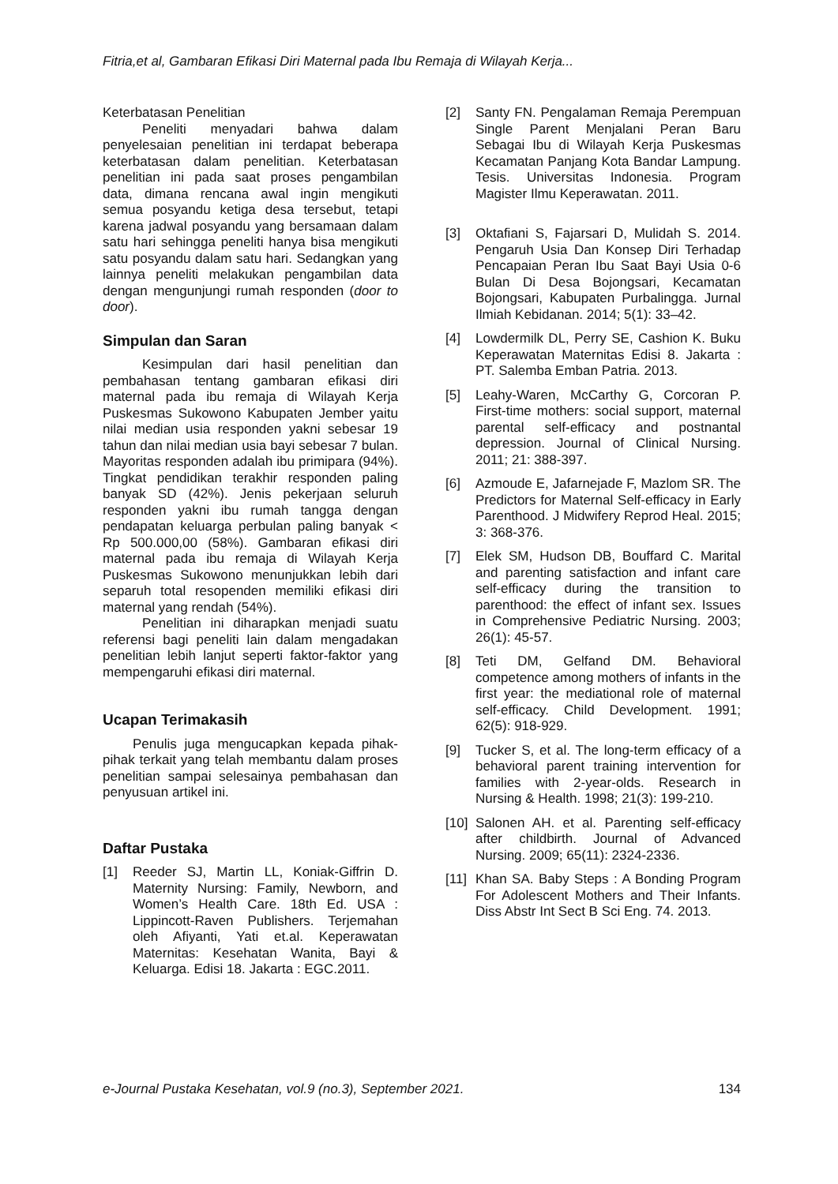Fitria,et al, Gambaran Efikasi Diri Maternal pada Ibu Remaja di Wilayah Kerja...
Keterbatasan Penelitian
Peneliti menyadari bahwa dalam penyelesaian penelitian ini terdapat beberapa keterbatasan dalam penelitian. Keterbatasan penelitian ini pada saat proses pengambilan data, dimana rencana awal ingin mengikuti semua posyandu ketiga desa tersebut, tetapi karena jadwal posyandu yang bersamaan dalam satu hari sehingga peneliti hanya bisa mengikuti satu posyandu dalam satu hari. Sedangkan yang lainnya peneliti melakukan pengambilan data dengan mengunjungi rumah responden (door to door).
Simpulan dan Saran
Kesimpulan dari hasil penelitian dan pembahasan tentang gambaran efikasi diri maternal pada ibu remaja di Wilayah Kerja Puskesmas Sukowono Kabupaten Jember yaitu nilai median usia responden yakni sebesar 19 tahun dan nilai median usia bayi sebesar 7 bulan. Mayoritas responden adalah ibu primipara (94%). Tingkat pendidikan terakhir responden paling banyak SD (42%). Jenis pekerjaan seluruh responden yakni ibu rumah tangga dengan pendapatan keluarga perbulan paling banyak < Rp 500.000,00 (58%). Gambaran efikasi diri maternal pada ibu remaja di Wilayah Kerja Puskesmas Sukowono menunjukkan lebih dari separuh total resopenden memiliki efikasi diri maternal yang rendah (54%).
Penelitian ini diharapkan menjadi suatu referensi bagi peneliti lain dalam mengadakan penelitian lebih lanjut seperti faktor-faktor yang mempengaruhi efikasi diri maternal.
Ucapan Terimakasih
Penulis juga mengucapkan kepada pihak-pihak terkait yang telah membantu dalam proses penelitian sampai selesainya pembahasan dan penyusuan artikel ini.
Daftar Pustaka
[1] Reeder SJ, Martin LL, Koniak-Giffrin D. Maternity Nursing: Family, Newborn, and Women’s Health Care. 18th Ed. USA : Lippincott-Raven Publishers. Terjemahan oleh Afiyanti, Yati et.al. Keperawatan Maternitas: Kesehatan Wanita, Bayi & Keluarga. Edisi 18. Jakarta : EGC.2011.
[2] Santy FN. Pengalaman Remaja Perempuan Single Parent Menjalani Peran Baru Sebagai Ibu di Wilayah Kerja Puskesmas Kecamatan Panjang Kota Bandar Lampung. Tesis. Universitas Indonesia. Program Magister Ilmu Keperawatan. 2011.
[3] Oktafiani S, Fajarsari D, Mulidah S. 2014. Pengaruh Usia Dan Konsep Diri Terhadap Pencapaian Peran Ibu Saat Bayi Usia 0-6 Bulan Di Desa Bojongsari, Kecamatan Bojongsari, Kabupaten Purbalingga. Jurnal Ilmiah Kebidanan. 2014; 5(1): 33–42.
[4] Lowdermilk DL, Perry SE, Cashion K. Buku Keperawatan Maternitas Edisi 8. Jakarta : PT. Salemba Emban Patria. 2013.
[5] Leahy-Waren, McCarthy G, Corcoran P. First-time mothers: social support, maternal parental self-efficacy and postnantal depression. Journal of Clinical Nursing. 2011; 21: 388-397.
[6] Azmoude E, Jafarnejade F, Mazlom SR. The Predictors for Maternal Self-efficacy in Early Parenthood. J Midwifery Reprod Heal. 2015; 3: 368-376.
[7] Elek SM, Hudson DB, Bouffard C. Marital and parenting satisfaction and infant care self-efficacy during the transition to parenthood: the effect of infant sex. Issues in Comprehensive Pediatric Nursing. 2003; 26(1): 45-57.
[8] Teti DM, Gelfand DM. Behavioral competence among mothers of infants in the first year: the mediational role of maternal self-efficacy. Child Development. 1991; 62(5): 918-929.
[9] Tucker S, et al. The long-term efficacy of a behavioral parent training intervention for families with 2-year-olds. Research in Nursing & Health. 1998; 21(3): 199-210.
[10] Salonen AH. et al. Parenting self-efficacy after childbirth. Journal of Advanced Nursing. 2009; 65(11): 2324-2336.
[11] Khan SA. Baby Steps : A Bonding Program For Adolescent Mothers and Their Infants. Diss Abstr Int Sect B Sci Eng. 74. 2013.
e-Journal Pustaka Kesehatan, vol.9 (no.3), September 2021. 134